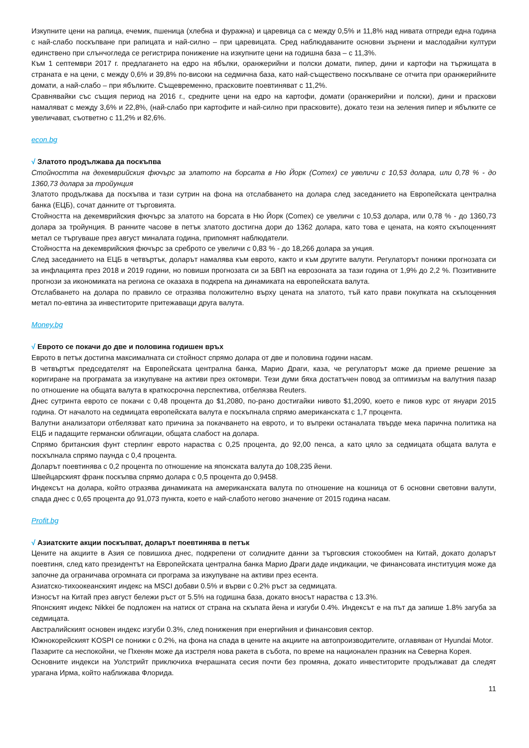Изкупните цени на рапица, ечемик, пшеница (хлебна и фуражна) и царевица са с между 0,5% и 11,8% над нивата отпреди една година с най-слабо поскъпване при рапицата и най-силно – при царевицата. Сред наблюдаваните основни зърнени и маслодайни култури единствено при слънчогледа се регистрира понижение на изкупните цени на годишна база – с 11,3%.
Към 1 септември 2017 г. предлагането на едро на ябълки, оранжерийни и полски домати, пипер, дини и картофи на тържищата в страната е на цени, с между 0,6% и 39,8% по-високи на седмична база, като най-съществено поскъпване се отчита при оранжерийните домати, а най-слабо – при ябълките. Същевременно, прасковите поевтиняват с 11,2%.
Сравнявайки със същия период на 2016 г., средните цени на едро на картофи, домати (оранжерийни и полски), дини и праскови намаляват с между 3,6% и 22,8%, (най-слабо при картофите и най-силно при прасковите), докато тези на зеления пипер и ябълките се увеличават, съответно с 11,2% и 82,6%.
econ.bg
√ Златото продължава да поскъпва
Стойността на декемврийския фючърс за златото на борсата в Ню Йорк (Comex) се увеличи с 10,53 долара, или 0,78 % - до 1360,73 долара за тройунция
Златото продължава да поскъпва и тази сутрин на фона на отслабването на долара след заседанието на Европейската централна банка (ЕЦБ), сочат данните от търговията.
Стойността на декемврийския фючърс за златото на борсата в Ню Йорк (Comex) се увеличи с 10,53 долара, или 0,78 % - до 1360,73 долара за тройунция. В ранните часове в петък златото достигна дори до 1362 долара, като това е цената, на която скъпоценният метал се търгуваше през август миналата година, припомнят наблюдатели.
Стойността на декемврийския фючърс за среброто се увеличи с 0,83 % - до 18,266 долара за унция.
След заседанието на ЕЦБ в четвъртък, доларът намалява към еврото, както и към другите валути. Регулаторът понижи прогнозата си за инфлацията през 2018 и 2019 години, но повиши прогнозата си за БВП на еврозоната за тази година от 1,9% до 2,2 %. Позитивните прогнози за икономиката на региона се оказаха в подкрепа на динамиката на европейската валута.
Отслабването на долара по правило се отразява положително върху цената на златото, тъй като прави покупката на скъпоценния метал по-евтина за инвеститорите притежаващи друга валута.
Money.bg
√ Еврото се покачи до две и половина годишен връх
Еврото в петък достигна максималната си стойност спрямо долара от две и половина години насам.
В четвъртък председателят на Европейската централна банка, Марио Драги, каза, че регулаторът може да приеме решение за коригиране на програмата за изкупуване на активи през октомври. Тези думи бяха достатъчен повод за оптимизъм на валутния пазар по отношение на общата валута в краткосрочна перспектива, отбелязва Reuters.
Днес сутринта еврото се покачи с 0,48 процента до $1,2080, по-рано достигайки нивото $1,2090, което е пиков курс от януари 2015 година. От началото на седмицата европейската валута е поскъпнала спрямо американската с 1,7 процента.
Валутни анализатори отбелязват като причина за покачването на еврото, и то въпреки останалата твърде мека парична политика на ЕЦБ и падащите германски облигации, общата слабост на долара.
Спрямо британския фунт стерлинг еврото нараства с 0,25 процента, до 92,00 пенса, а като цяло за седмицата общата валута е поскъпнала спрямо паунда с 0,4 процента.
Доларът поевтинява с 0,2 процента по отношение на японската валута до 108,235 йени.
Швейцарският франк поскъпва спрямо долара с 0,5 процента до 0,9458.
Индексът на долара, който отразява динамиката на американската валута по отношение на кошница от 6 основни световни валути, спада днес с 0,65 процента до 91,073 пункта, което е най-слабото негово значение от 2015 година насам.
Profit.bg
√ Азиатските акции поскъпват, доларът поевтинява в петък
Цените на акциите в Азия се повишиха днес, подкрепени от солидните данни за търговския стокообмен на Китай, докато доларът поевтиня, след като президентът на Европейската централна банка Марио Драги даде индикации, че финансовата институция може да започне да ограничава огромната си програма за изкупуване на активи през есента.
Азиатско-тихоокеанският индекс на MSCI добави 0.5% и върви с 0.2% ръст за седмицата.
Износът на Китай през август бележи ръст от 5.5% на годишна база, докато вносът нараства с 13.3%.
Японският индекс Nikkei бе подложен на натиск от страна на скъпата йена и изгуби 0.4%. Индексът е на път да запише 1.8% загуба за седмицата.
Австралийският основен индекс изгуби 0.3%, след понижения при енергийния и финансовия сектор.
Южнокорейският KOSPI се понижи с 0.2%, на фона на спада в цените на акциите на автопроизводителите, оглавяван от Hyundai Motor.
Пазарите са неспокойни, че Пхенян може да изстреля нова ракета в събота, по време на национален празник на Северна Корея.
Основните индекси на Уолстрийт приключиха вчерашната сесия почти без промяна, докато инвеститорите продължават да следят урагана Ирма, който наближава Флорида.
11